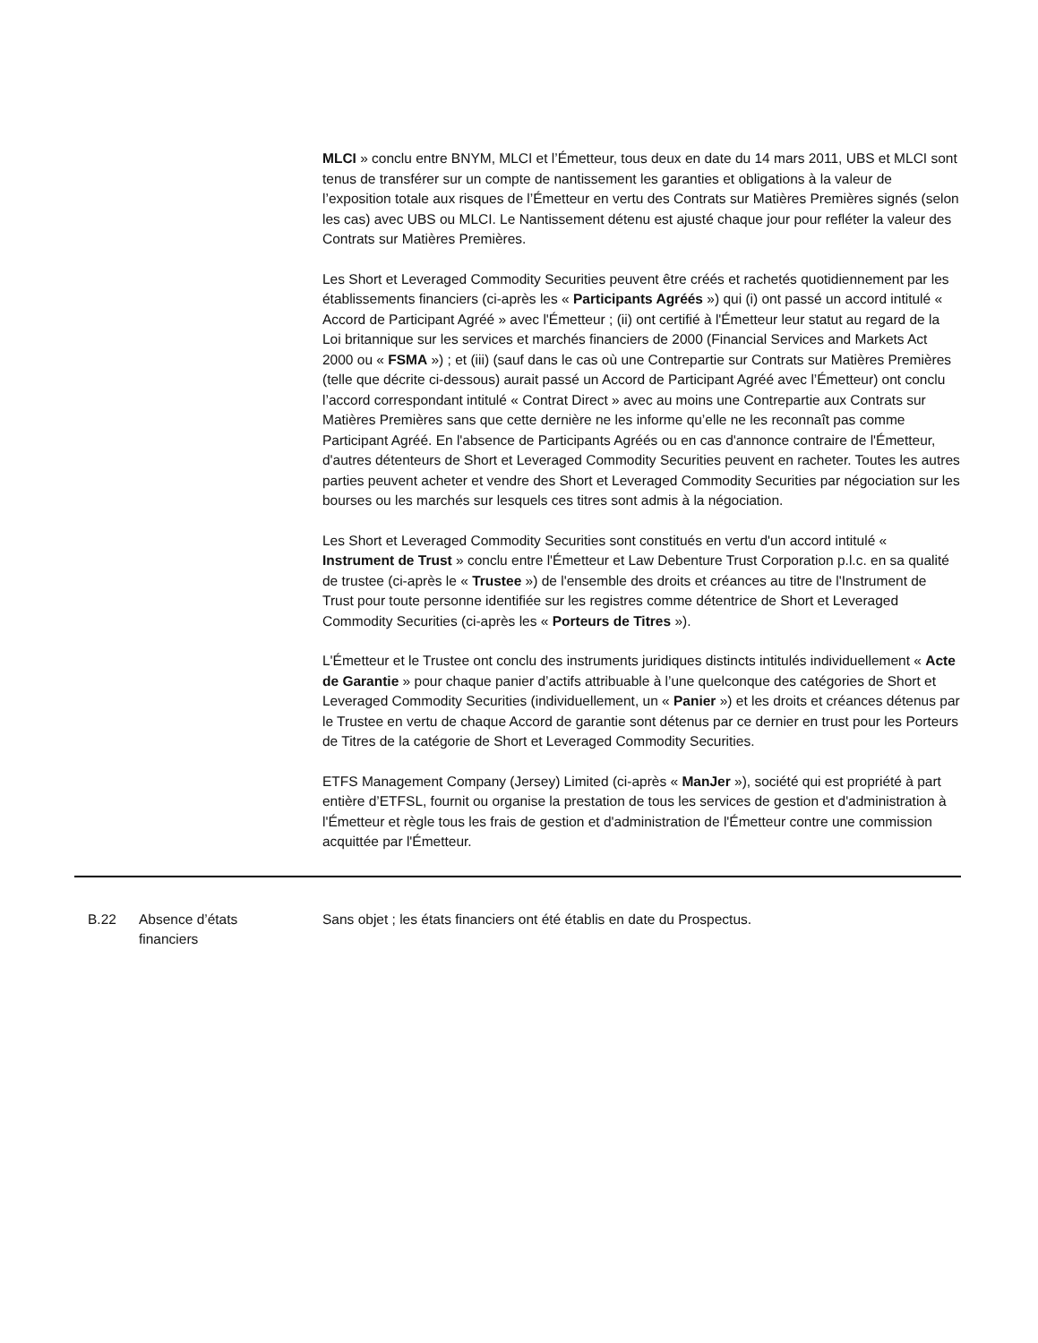MLCI » conclu entre BNYM, MLCI et l’Émetteur, tous deux en date du 14 mars 2011, UBS et MLCI sont tenus de transférer sur un compte de nantissement les garanties et obligations à la valeur de l’exposition totale aux risques de l’Émetteur en vertu des Contrats sur Matières Premières signés (selon les cas) avec UBS ou MLCI. Le Nantissement détenu est ajusté chaque jour pour refléter la valeur des Contrats sur Matières Premières.
Les Short et Leveraged Commodity Securities peuvent être créés et rachetés quotidiennement par les établissements financiers (ci-après les « Participants Agréés ») qui (i) ont passé un accord intitulé « Accord de Participant Agréé » avec l'Émetteur ; (ii) ont certifié à l'Émetteur leur statut au regard de la Loi britannique sur les services et marchés financiers de 2000 (Financial Services and Markets Act 2000 ou « FSMA ») ; et (iii) (sauf dans le cas où une Contrepartie sur Contrats sur Matières Premières (telle que décrite ci-dessous) aurait passé un Accord de Participant Agréé avec l’Émetteur) ont conclu l’accord correspondant intitulé « Contrat Direct » avec au moins une Contrepartie aux Contrats sur Matières Premières sans que cette dernière ne les informe qu’elle ne les reconnaît pas comme Participant Agréé. En l'absence de Participants Agréés ou en cas d'annonce contraire de l'Émetteur, d'autres détenteurs de Short et Leveraged Commodity Securities peuvent en racheter. Toutes les autres parties peuvent acheter et vendre des Short et Leveraged Commodity Securities par négociation sur les bourses ou les marchés sur lesquels ces titres sont admis à la négociation.
Les Short et Leveraged Commodity Securities sont constitués en vertu d'un accord intitulé « Instrument de Trust » conclu entre l'Émetteur et Law Debenture Trust Corporation p.l.c. en sa qualité de trustee (ci-après le « Trustee ») de l'ensemble des droits et créances au titre de l'Instrument de Trust pour toute personne identifiée sur les registres comme détentrice de Short et Leveraged Commodity Securities (ci-après les « Porteurs de Titres »).
L'Émetteur et le Trustee ont conclu des instruments juridiques distincts intitulés individuellement « Acte de Garantie » pour chaque panier d’actifs attribuable à l’une quelconque des catégories de Short et Leveraged Commodity Securities (individuellement, un « Panier ») et les droits et créances détenus par le Trustee en vertu de chaque Accord de garantie sont détenus par ce dernier en trust pour les Porteurs de Titres de la catégorie de Short et Leveraged Commodity Securities.
ETFS Management Company (Jersey) Limited (ci-après « ManJer »), société qui est propriété à part entière d’ETFSL, fournit ou organise la prestation de tous les services de gestion et d'administration à l'Émetteur et règle tous les frais de gestion et d'administration de l'Émetteur contre une commission acquittée par l'Émetteur.
| B.22 | Absence d’états financiers | Sans objet ; les états financiers ont été établis en date du Prospectus. |